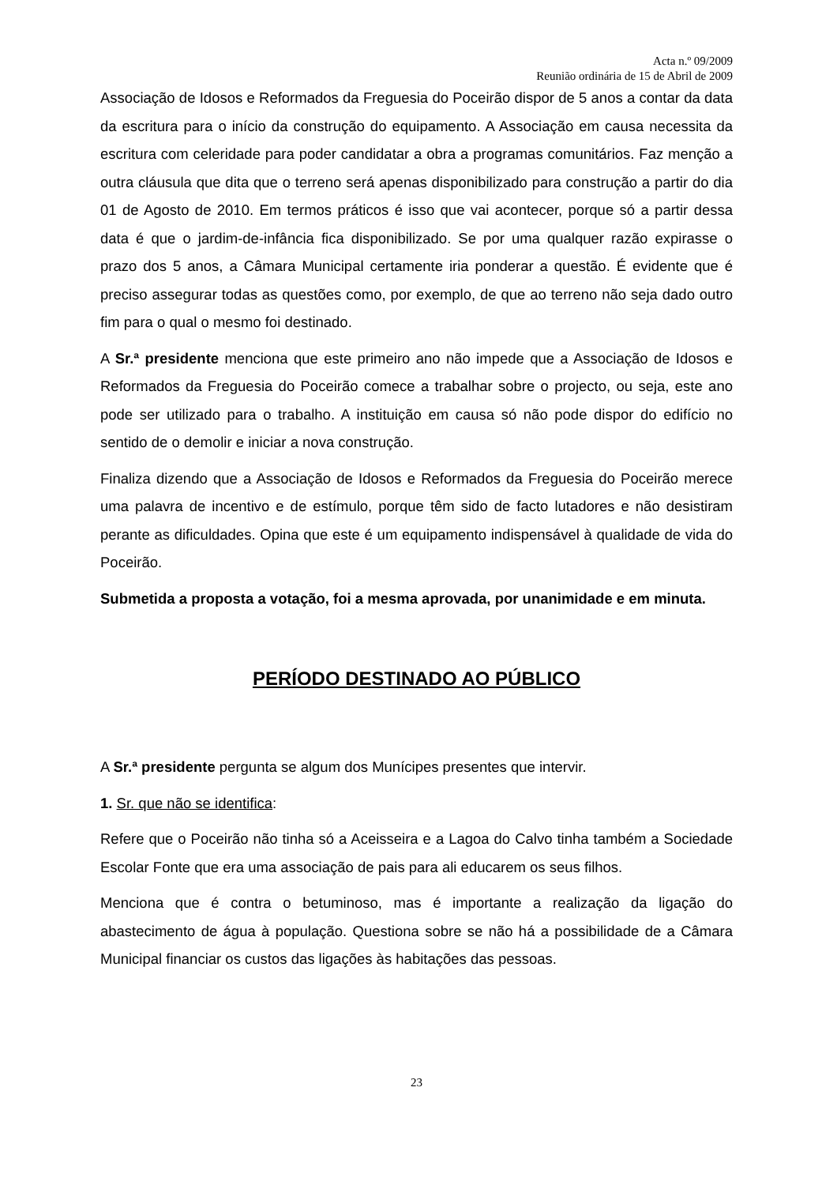Acta n.º 09/2009
Reunião ordinária de 15 de Abril de 2009
Associação de Idosos e Reformados da Freguesia do Poceirão dispor de 5 anos a contar da data da escritura para o início da construção do equipamento. A Associação em causa necessita da escritura com celeridade para poder candidatar a obra a programas comunitários. Faz menção a outra cláusula que dita que o terreno será apenas disponibilizado para construção a partir do dia 01 de Agosto de 2010. Em termos práticos é isso que vai acontecer, porque só a partir dessa data é que o jardim-de-infância fica disponibilizado. Se por uma qualquer razão expirasse o prazo dos 5 anos, a Câmara Municipal certamente iria ponderar a questão. É evidente que é preciso assegurar todas as questões como, por exemplo, de que ao terreno não seja dado outro fim para o qual o mesmo foi destinado.
A Sr.ª presidente menciona que este primeiro ano não impede que a Associação de Idosos e Reformados da Freguesia do Poceirão comece a trabalhar sobre o projecto, ou seja, este ano pode ser utilizado para o trabalho. A instituição em causa só não pode dispor do edifício no sentido de o demolir e iniciar a nova construção.
Finaliza dizendo que a Associação de Idosos e Reformados da Freguesia do Poceirão merece uma palavra de incentivo e de estímulo, porque têm sido de facto lutadores e não desistiram perante as dificuldades. Opina que este é um equipamento indispensável à qualidade de vida do Poceirão.
Submetida a proposta a votação, foi a mesma aprovada, por unanimidade e em minuta.
PERÍODO DESTINADO AO PÚBLICO
A Sr.ª presidente pergunta se algum dos Munícipes presentes que intervir.
1. Sr. que não se identifica:
Refere que o Poceirão não tinha só a Aceisseira e a Lagoa do Calvo tinha também a Sociedade Escolar Fonte que era uma associação de pais para ali educarem os seus filhos.
Menciona que é contra o betuminoso, mas é importante a realização da ligação do abastecimento de água à população. Questiona sobre se não há a possibilidade de a Câmara Municipal financiar os custos das ligações às habitações das pessoas.
23